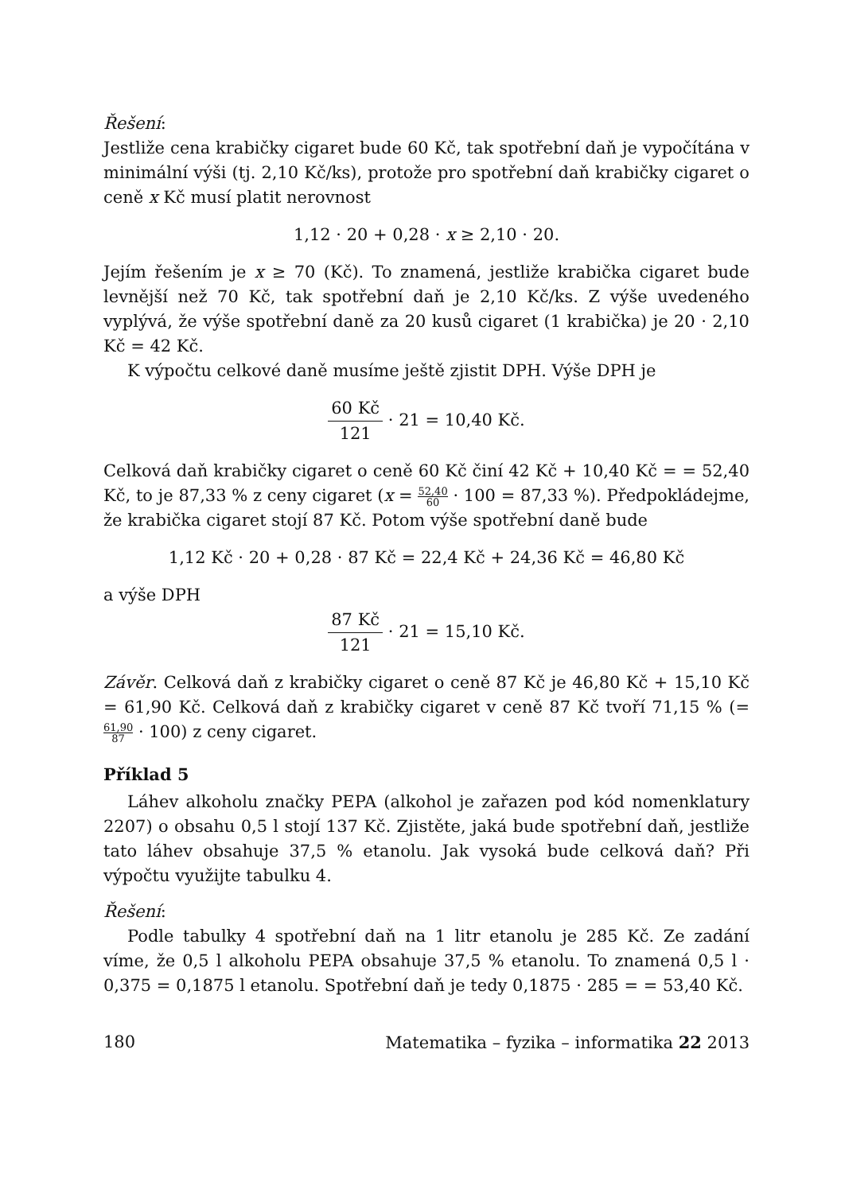Řešení:
Jestliže cena krabičky cigaret bude 60 Kč, tak spotřební daň je vypočítána v minimální výši (tj. 2,10 Kč/ks), protože pro spotřební daň krabičky cigaret o ceně x Kč musí platit nerovnost
1,12 · 20 + 0,28 · x ≥ 2,10 · 20.
Jejím řešením je x ≥ 70 (Kč). To znamená, jestliže krabička cigaret bude levnější než 70 Kč, tak spotřební daň je 2,10 Kč/ks. Z výše uvedeného vyplývá, že výše spotřební daně za 20 kusů cigaret (1 krabička) je 20 · 2,10 Kč = 42 Kč.
K výpočtu celkové daně musíme ještě zjistit DPH. Výše DPH je
60 Kč 121 · 21 = 10,40 Kč.
Celková daň krabičky cigaret o ceně 60 Kč činí 42 Kč + 10,40 Kč = = 52,40 Kč, to je 87,33 % z ceny cigaret (x = 52,40 60 · 100 = 87,33 %). Předpokládejme, že krabička cigaret stojí 87 Kč. Potom výše spotřební daně bude
1,12 Kč · 20 + 0,28 · 87 Kč = 22,4 Kč + 24,36 Kč = 46,80 Kč
a výše DPH
87 Kč 121 · 21 = 15,10 Kč.
Závěr. Celková daň z krabičky cigaret o ceně 87 Kč je 46,80 Kč + 15,10 Kč = 61,90 Kč. Celková daň z krabičky cigaret v ceně 87 Kč tvoří 71,15 % (= 61,90 87 · 100) z ceny cigaret.
Příklad 5
Láhev alkoholu značky PEPA (alkohol je zařazen pod kód nomenklatury 2207) o obsahu 0,5 l stojí 137 Kč. Zjistěte, jaká bude spotřební daň, jestliže tato láhev obsahuje 37,5 % etanolu. Jak vysoká bude celková daň? Při výpočtu využijte tabulku 4.
Řešení:
Podle tabulky 4 spotřební daň na 1 litr etanolu je 285 Kč. Ze zadání víme, že 0,5 l alkoholu PEPA obsahuje 37,5 % etanolu. To znamená 0,5 l · 0,375 = 0,1875 l etanolu. Spotřební daň je tedy 0,1875 · 285 = = 53,40 Kč.
180 Matematika – fyzika – informatika 22 2013